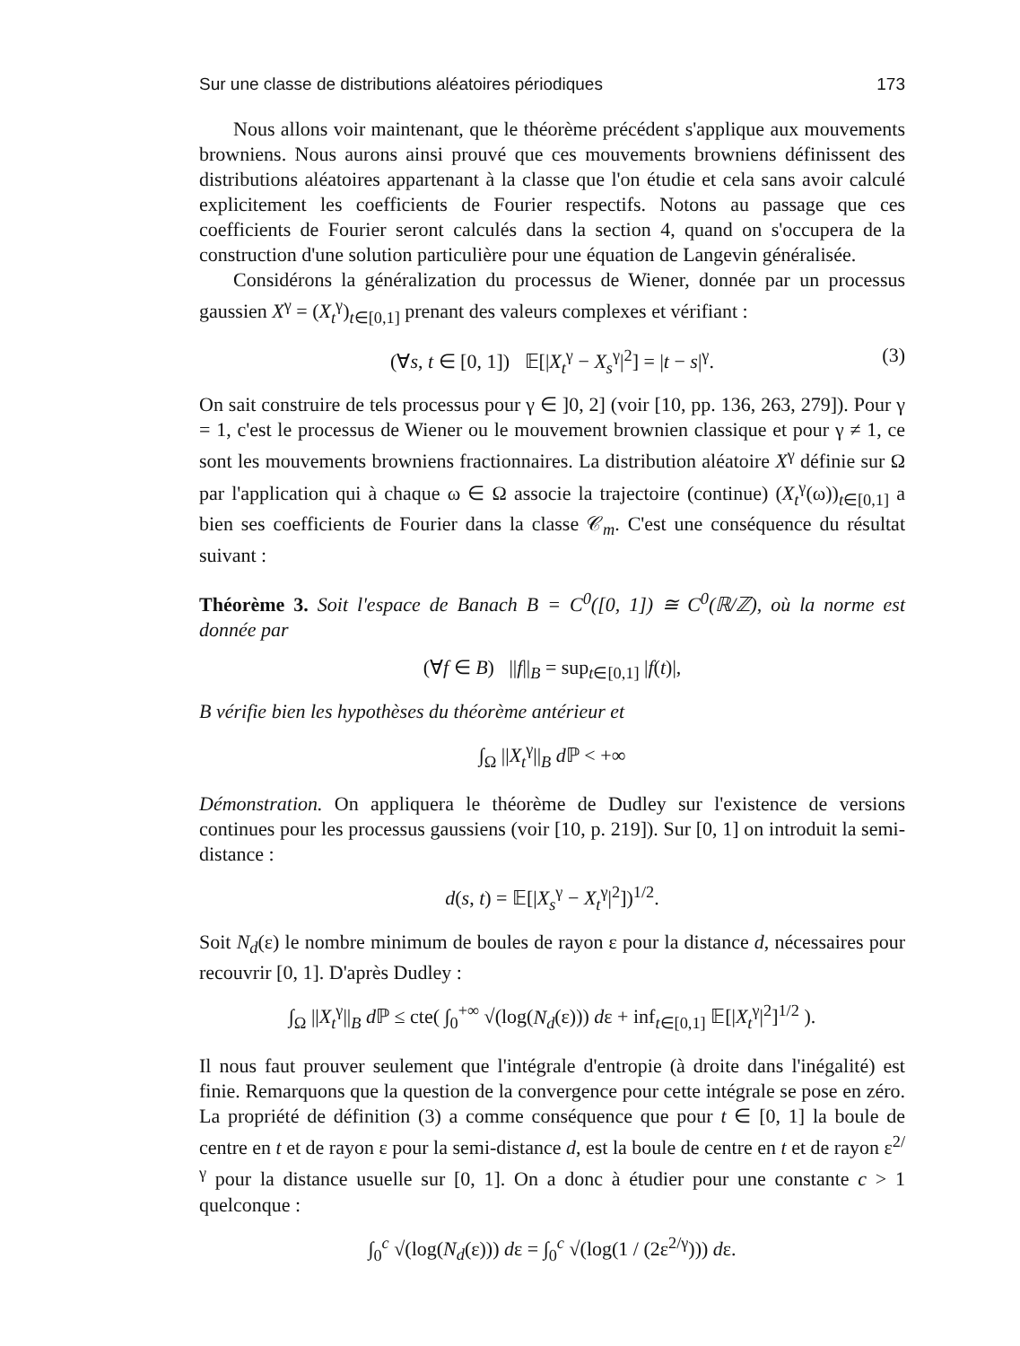Sur une classe de distributions aléatoires périodiques 173
Nous allons voir maintenant, que le théorème précédent s'applique aux mouvements browniens. Nous aurons ainsi prouvé que ces mouvements browniens définissent des distributions aléatoires appartenant à la classe que l'on étudie et cela sans avoir calculé explicitement les coefficients de Fourier respectifs. Notons au passage que ces coefficients de Fourier seront calculés dans la section 4, quand on s'occupera de la construction d'une solution particulière pour une équation de Langevin généralisée.
Considérons la généralization du processus de Wiener, donnée par un processus gaussien X<sup>γ</sup> = (X<sub>t</sub><sup>γ</sup>)<sub>t∈[0,1]</sub> prenant des valeurs complexes et vérifiant :
(∀s, t ∈ [0, 1]) 𝔼[|X<sub>t</sub><sup>γ</sup> − X<sub>s</sub><sup>γ</sup>|<sup>2</sup>] = |t − s|<sup>γ</sup>. (3)
On sait construire de tels processus pour γ ∈ ]0, 2] (voir [10, pp. 136, 263, 279]). Pour γ = 1, c'est le processus de Wiener ou le mouvement brownien classique et pour γ ≠ 1, ce sont les mouvements browniens fractionnaires. La distribution aléatoire X<sup>γ</sup> définie sur Ω par l'application qui à chaque ω ∈ Ω associe la trajectoire (continue) (X<sub>t</sub><sup>γ</sup>(ω))<sub>t∈[0,1]</sub> a bien ses coefficients de Fourier dans la classe 𝒞<sub>m</sub>. C'est une conséquence du résultat suivant :
Théorème 3. Soit l'espace de Banach B = C<sup>0</sup>([0, 1]) ≅ C<sup>0</sup>(ℝ/ℤ), où la norme est donnée par
(∀f ∈ B) ||f||<sub>B</sub> = sup<sub>t∈[0,1]</sub> |f(t)|,
B vérifie bien les hypothèses du théorème antérieur et
∫<sub>Ω</sub> ||X<sub>t</sub><sup>γ</sup>||<sub>B</sub> d ℙ < +∞
Démonstration. On appliquera le théorème de Dudley sur l'existence de versions continues pour les processus gaussiens (voir [10, p. 219]). Sur [0, 1] on introduit la semi-distance :
d(s, t) = 𝔼[|X<sub>s</sub><sup>γ</sup> − X<sub>t</sub><sup>γ</sup>|<sup>2</sup>])<sup>1/2</sup>.
Soit N<sub>d</sub>(ε) le nombre minimum de boules de rayon ε pour la distance d, nécessaires pour recouvrir [0, 1]. D'après Dudley :
∫<sub>Ω</sub> ||X<sub>t</sub><sup>γ</sup>||<sub>B</sub> d ℙ ≤ cte( ∫<sub>0</sub><sup>+∞</sup> √(log(N<sub>d</sub>(ε))) dε + inf<sub>t∈[0,1]</sub> 𝔼[|X<sub>t</sub><sup>γ</sup>|<sup>2</sup>]<sup>1/2</sup> ).
Il nous faut prouver seulement que l'intégrale d'entropie (à droite dans l'inégalité) est finie. Remarquons que la question de la convergence pour cette intégrale se pose en zéro. La propriété de définition (3) a comme conséquence que pour t ∈ [0, 1] la boule de centre en t et de rayon ε pour la semi-distance d, est la boule de centre en t et de rayon ε<sup>2/γ</sup> pour la distance usuelle sur [0, 1]. On a donc à étudier pour une constante c > 1 quelconque :
∫<sub>0</sub><sup>c</sup> √(log(N<sub>d</sub>(ε))) dε = ∫<sub>0</sub><sup>c</sup> √(log(1 / (2ε<sup>2/γ</sup>))) dε.